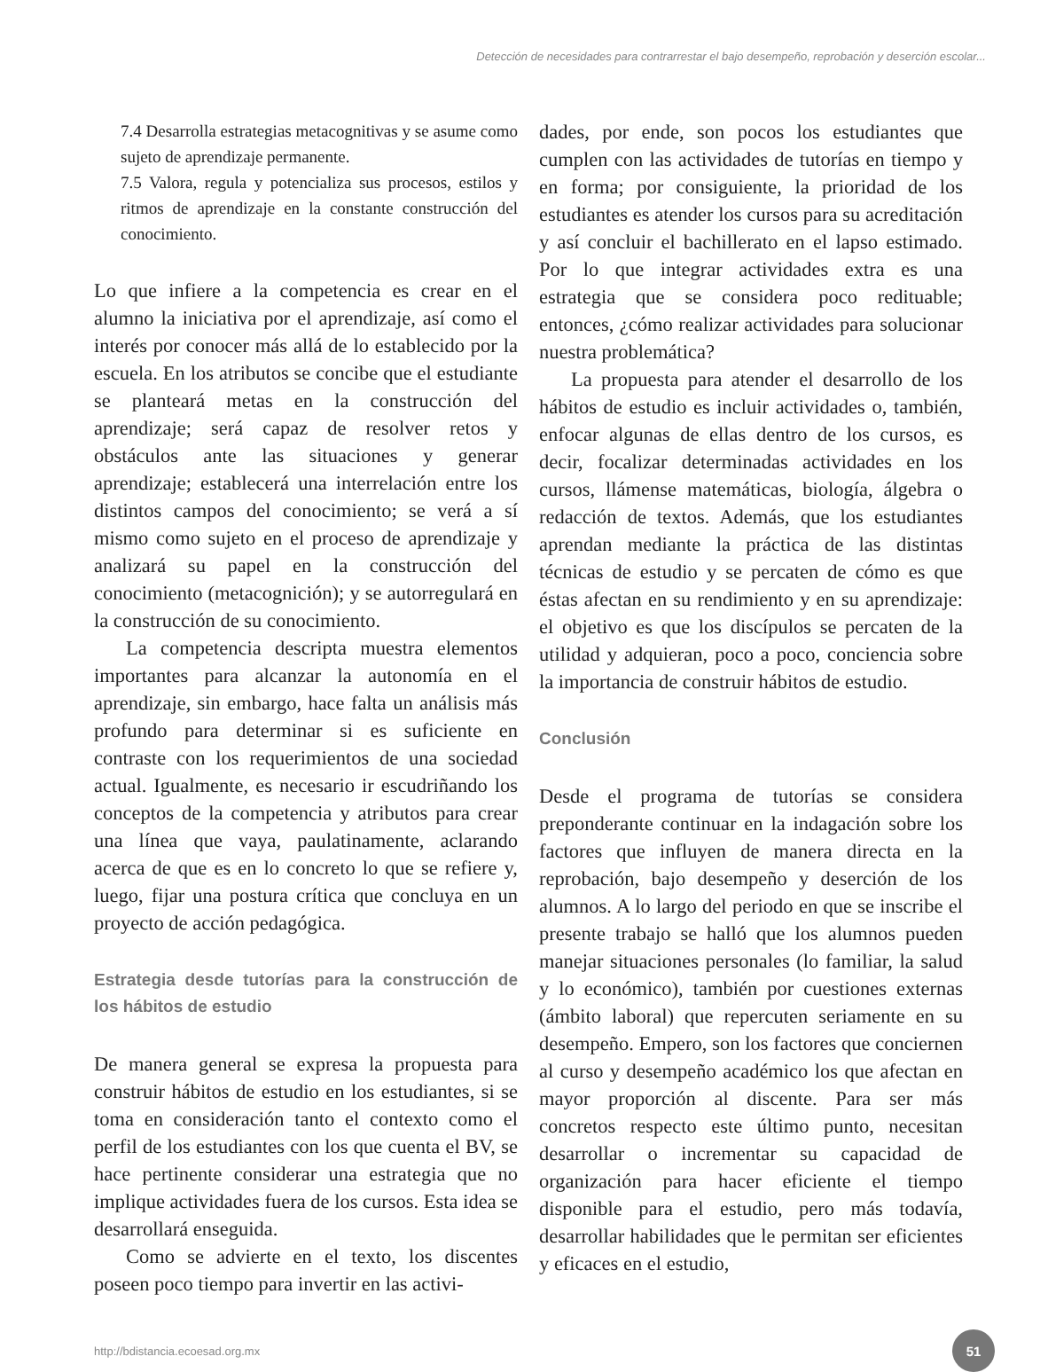Detección de necesidades para contrarrestar el bajo desempeño, reprobación y deserción escolar...
7.4 Desarrolla estrategias metacognitivas y se asume como sujeto de aprendizaje permanente.
7.5 Valora, regula y potencializa sus procesos, estilos y ritmos de aprendizaje en la constante construcción del conocimiento.
Lo que infiere a la competencia es crear en el alumno la iniciativa por el aprendizaje, así como el interés por conocer más allá de lo establecido por la escuela. En los atributos se concibe que el estudiante se planteará metas en la construcción del aprendizaje; será capaz de resolver retos y obstáculos ante las situaciones y generar aprendizaje; establecerá una interrelación entre los distintos campos del conocimiento; se verá a sí mismo como sujeto en el proceso de aprendizaje y analizará su papel en la construcción del conocimiento (metacognición); y se autorregulará en la construcción de su conocimiento.
La competencia descripta muestra elementos importantes para alcanzar la autonomía en el aprendizaje, sin embargo, hace falta un análisis más profundo para determinar si es suficiente en contraste con los requerimientos de una sociedad actual. Igualmente, es necesario ir escudriñando los conceptos de la competencia y atributos para crear una línea que vaya, paulatinamente, aclarando acerca de que es en lo concreto lo que se refiere y, luego, fijar una postura crítica que concluya en un proyecto de acción pedagógica.
Estrategia desde tutorías para la construcción de los hábitos de estudio
De manera general se expresa la propuesta para construir hábitos de estudio en los estudiantes, si se toma en consideración tanto el contexto como el perfil de los estudiantes con los que cuenta el BV, se hace pertinente considerar una estrategia que no implique actividades fuera de los cursos. Esta idea se desarrollará enseguida.
Como se advierte en el texto, los discentes poseen poco tiempo para invertir en las activi-
dades, por ende, son pocos los estudiantes que cumplen con las actividades de tutorías en tiempo y en forma; por consiguiente, la prioridad de los estudiantes es atender los cursos para su acreditación y así concluir el bachillerato en el lapso estimado. Por lo que integrar actividades extra es una estrategia que se considera poco redituable; entonces, ¿cómo realizar actividades para solucionar nuestra problemática?
La propuesta para atender el desarrollo de los hábitos de estudio es incluir actividades o, también, enfocar algunas de ellas dentro de los cursos, es decir, focalizar determinadas actividades en los cursos, llámense matemáticas, biología, álgebra o redacción de textos. Además, que los estudiantes aprendan mediante la práctica de las distintas técnicas de estudio y se percaten de cómo es que éstas afectan en su rendimiento y en su aprendizaje: el objetivo es que los discípulos se percaten de la utilidad y adquieran, poco a poco, conciencia sobre la importancia de construir hábitos de estudio.
Conclusión
Desde el programa de tutorías se considera preponderante continuar en la indagación sobre los factores que influyen de manera directa en la reprobación, bajo desempeño y deserción de los alumnos. A lo largo del periodo en que se inscribe el presente trabajo se halló que los alumnos pueden manejar situaciones personales (lo familiar, la salud y lo económico), también por cuestiones externas (ámbito laboral) que repercuten seriamente en su desempeño. Empero, son los factores que conciernen al curso y desempeño académico los que afectan en mayor proporción al discente. Para ser más concretos respecto este último punto, necesitan desarrollar o incrementar su capacidad de organización para hacer eficiente el tiempo disponible para el estudio, pero más todavía, desarrollar habilidades que le permitan ser eficientes y eficaces en el estudio,
http://bdistancia.ecoesad.org.mx 51